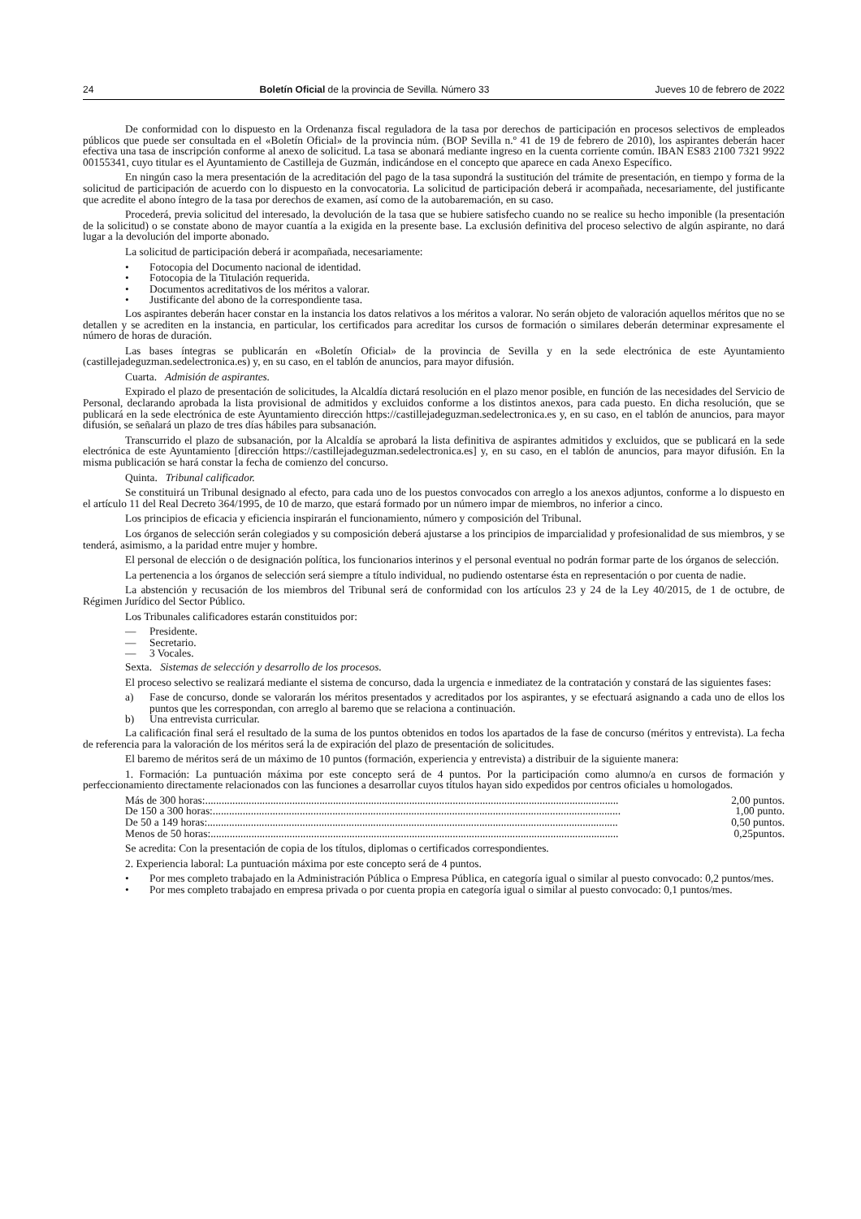24 Boletín Oficial de la provincia de Sevilla. Número 33 Jueves 10 de febrero de 2022
De conformidad con lo dispuesto en la Ordenanza fiscal reguladora de la tasa por derechos de participación en procesos selectivos de empleados públicos que puede ser consultada en el «Boletín Oficial» de la provincia núm. (BOP Sevilla n.º 41 de 19 de febrero de 2010), los aspirantes deberán hacer efectiva una tasa de inscripción conforme al anexo de solicitud. La tasa se abonará mediante ingreso en la cuenta corriente común. IBAN ES83 2100 7321 9922 00155341, cuyo titular es el Ayuntamiento de Castilleja de Guzmán, indicándose en el concepto que aparece en cada Anexo Específico.
En ningún caso la mera presentación de la acreditación del pago de la tasa supondrá la sustitución del trámite de presentación, en tiempo y forma de la solicitud de participación de acuerdo con lo dispuesto en la convocatoria. La solicitud de participación deberá ir acompañada, necesariamente, del justificante que acredite el abono íntegro de la tasa por derechos de examen, así como de la autobaremación, en su caso.
Procederá, previa solicitud del interesado, la devolución de la tasa que se hubiere satisfecho cuando no se realice su hecho imponible (la presentación de la solicitud) o se constate abono de mayor cuantía a la exigida en la presente base. La exclusión definitiva del proceso selectivo de algún aspirante, no dará lugar a la devolución del importe abonado.
La solicitud de participación deberá ir acompañada, necesariamente:
• Fotocopia del Documento nacional de identidad.
• Fotocopia de la Titulación requerida.
• Documentos acreditativos de los méritos a valorar.
• Justificante del abono de la correspondiente tasa.
Los aspirantes deberán hacer constar en la instancia los datos relativos a los méritos a valorar. No serán objeto de valoración aquellos méritos que no se detallen y se acrediten en la instancia, en particular, los certificados para acreditar los cursos de formación o similares deberán determinar expresamente el número de horas de duración.
Las bases íntegras se publicarán en «Boletín Oficial» de la provincia de Sevilla y en la sede electrónica de este Ayuntamiento (castillejadeguzman.sedelectronica.es) y, en su caso, en el tablón de anuncios, para mayor difusión.
Cuarta. Admisión de aspirantes.
Expirado el plazo de presentación de solicitudes, la Alcaldía dictará resolución en el plazo menor posible, en función de las necesidades del Servicio de Personal, declarando aprobada la lista provisional de admitidos y excluidos conforme a los distintos anexos, para cada puesto. En dicha resolución, que se publicará en la sede electrónica de este Ayuntamiento dirección https://castillejadeguzman.sedelectronica.es y, en su caso, en el tablón de anuncios, para mayor difusión, se señalará un plazo de tres días hábiles para subsanación.
Transcurrido el plazo de subsanación, por la Alcaldía se aprobará la lista definitiva de aspirantes admitidos y excluidos, que se publicará en la sede electrónica de este Ayuntamiento [dirección https://castillejadeguzman.sedelectronica.es] y, en su caso, en el tablón de anuncios, para mayor difusión. En la misma publicación se hará constar la fecha de comienzo del concurso.
Quinta. Tribunal calificador.
Se constituirá un Tribunal designado al efecto, para cada uno de los puestos convocados con arreglo a los anexos adjuntos, conforme a lo dispuesto en el artículo 11 del Real Decreto 364/1995, de 10 de marzo, que estará formado por un número impar de miembros, no inferior a cinco.
Los principios de eficacia y eficiencia inspirarán el funcionamiento, número y composición del Tribunal.
Los órganos de selección serán colegiados y su composición deberá ajustarse a los principios de imparcialidad y profesionalidad de sus miembros, y se tenderá, asimismo, a la paridad entre mujer y hombre.
El personal de elección o de designación política, los funcionarios interinos y el personal eventual no podrán formar parte de los órganos de selección.
La pertenencia a los órganos de selección será siempre a título individual, no pudiendo ostentarse ésta en representación o por cuenta de nadie.
La abstención y recusación de los miembros del Tribunal será de conformidad con los artículos 23 y 24 de la Ley 40/2015, de 1 de octubre, de Régimen Jurídico del Sector Público.
Los Tribunales calificadores estarán constituidos por:
— Presidente.
— Secretario.
— 3 Vocales.
Sexta. Sistemas de selección y desarrollo de los procesos.
El proceso selectivo se realizará mediante el sistema de concurso, dada la urgencia e inmediatez de la contratación y constará de las siguientes fases:
a) Fase de concurso, donde se valorarán los méritos presentados y acreditados por los aspirantes, y se efectuará asignando a cada uno de ellos los puntos que les correspondan, con arreglo al baremo que se relaciona a continuación.
b) Una entrevista curricular.
La calificación final será el resultado de la suma de los puntos obtenidos en todos los apartados de la fase de concurso (méritos y entrevista). La fecha de referencia para la valoración de los méritos será la de expiración del plazo de presentación de solicitudes.
El baremo de méritos será de un máximo de 10 puntos (formación, experiencia y entrevista) a distribuir de la siguiente manera:
1. Formación: La puntuación máxima por este concepto será de 4 puntos. Por la participación como alumno/a en cursos de formación y perfeccionamiento directamente relacionados con las funciones a desarrollar cuyos títulos hayan sido expedidos por centros oficiales u homologados.
Más de 300 horas:........................................................................................................................................................ 2,00 puntos.
De 150 a 300 horas:...................................................................................................................................................... 1,00 punto.
De 50 a 149 horas:....................................................................................................................................................... 0,50 puntos.
Menos de 50 horas:...................................................................................................................................................... 0,25puntos.
Se acredita: Con la presentación de copia de los títulos, diplomas o certificados correspondientes.
2. Experiencia laboral: La puntuación máxima por este concepto será de 4 puntos.
• Por mes completo trabajado en la Administración Pública o Empresa Pública, en categoría igual o similar al puesto convocado: 0,2 puntos/mes.
• Por mes completo trabajado en empresa privada o por cuenta propia en categoría igual o similar al puesto convocado: 0,1 puntos/mes.